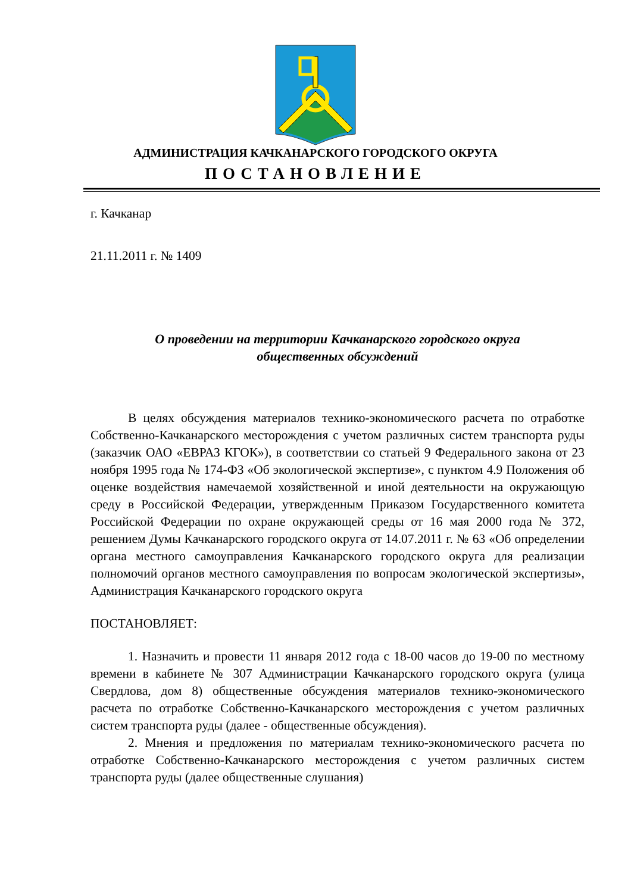АДМИНИСТРАЦИЯ КАЧКАНАРСКОГО ГОРОДСКОГО ОКРУГА
ПОСТАНОВЛЕНИЕ
г. Качканар
21.11.2011 г. № 1409
О проведении на территории Качканарского городского округа
общественных обсуждений
В целях обсуждения материалов технико-экономического расчета по отработке Собственно-Качканарского месторождения с учетом различных систем транспорта руды (заказчик ОАО «ЕВРАЗ КГОК»), в соответствии со статьей 9 Федерального закона от 23 ноября 1995 года № 174-ФЗ «Об экологической экспертизе», с пунктом 4.9 Положения об оценке воздействия намечаемой хозяйственной и иной деятельности на окружающую среду в Российской Федерации, утвержденным Приказом Государственного комитета Российской Федерации по охране окружающей среды от 16 мая 2000 года № 372, решением Думы Качканарского городского округа от 14.07.2011 г. № 63 «Об определении органа местного самоуправления Качканарского городского округа для реализации полномочий органов местного самоуправления по вопросам экологической экспертизы», Администрация Качканарского городского округа
ПОСТАНОВЛЯЕТ:
1. Назначить и провести 11 января 2012 года с 18-00 часов до 19-00 по местному времени в кабинете № 307 Администрации Качканарского городского округа (улица Свердлова, дом 8) общественные обсуждения материалов технико-экономического расчета по отработке Собственно-Качканарского месторождения с учетом различных систем транспорта руды (далее - общественные обсуждения).
2. Мнения и предложения по материалам технико-экономического расчета по отработке Собственно-Качканарского месторождения с учетом различных систем транспорта руды (далее общественные слушания)